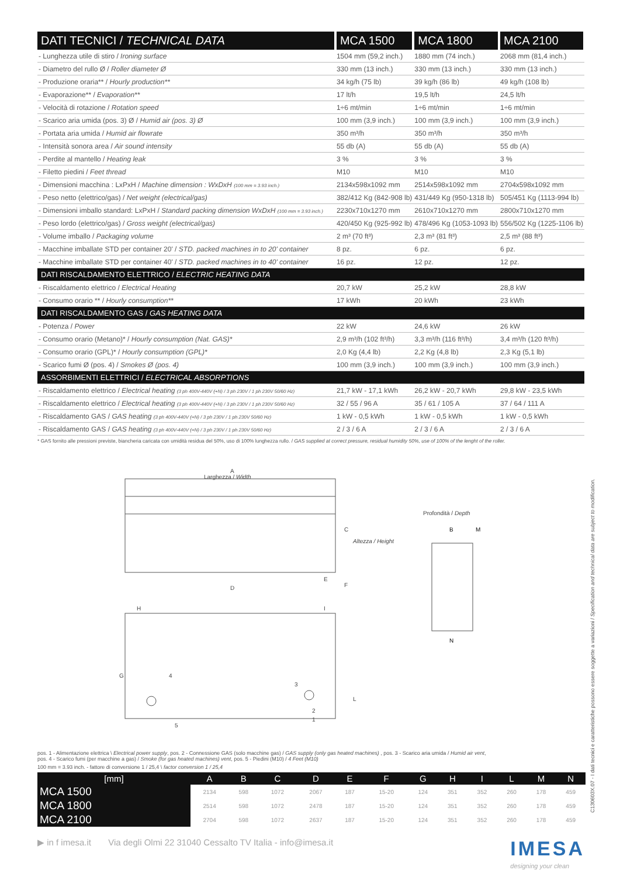| DATI TECNICI / TECHNICAL DATA | MCA 1500 | MCA 1800 | MCA 2100 |
| --- | --- | --- | --- |
| - Lunghezza utile di stiro / Ironing surface | 1504 mm (59,2 inch.) | 1880 mm (74 inch.) | 2068 mm (81,4 inch.) |
| - Diametro del rullo Ø / Roller diameter Ø | 330 mm (13 inch.) | 330 mm (13 inch.) | 330 mm (13 inch.) |
| - Produzione oraria** / Hourly production** | 34 kg/h (75 lb) | 39 kg/h (86 lb) | 49 kg/h (108 lb) |
| - Evaporazione** / Evaporation** | 17 lt/h | 19,5 lt/h | 24,5 lt/h |
| - Velocità di rotazione / Rotation speed | 1÷6 mt/min | 1÷6 mt/min | 1÷6 mt/min |
| - Scarico aria umida (pos. 3) Ø / Humid air (pos. 3) Ø | 100 mm (3,9 inch.) | 100 mm (3,9 inch.) | 100 mm (3,9 inch.) |
| - Portata aria umida / Humid air flowrate | 350 m³/h | 350 m³/h | 350 m³/h |
| - Intensità sonora area / Air sound intensity | 55 db (A) | 55 db (A) | 55 db (A) |
| - Perdite al mantello / Heating leak | 3 % | 3 % | 3 % |
| - Filetto piedini / Feet thread | M10 | M10 | M10 |
| - Dimensioni macchina : LxPxH / Machine dimension : WxDxH (100 mm = 3.93 inch.) | 2134x598x1092 mm | 2514x598x1092 mm | 2704x598x1092 mm |
| - Peso netto (elettrico/gas) / Net weight (electrical/gas) | 382/412 Kg (842-908 lb) | 431/449 Kg (950-1318 lb) | 505/451 Kg (1113-994 lb) |
| - Dimensioni imballo standard: LxPxH / Standard packing dimension WxDxH (100 mm = 3.93 inch.) | 2230x710x1270 mm | 2610x710x1270 mm | 2800x710x1270 mm |
| - Peso lordo (elettrico/gas) / Gross weight (electrical/gas) | 420/450 Kg (925-992 lb) | 478/496 Kg (1053-1093 lb) | 556/502 Kg (1225-1106 lb) |
| - Volume imballo / Packaging volume | 2 m³ (70 ft³) | 2,3 m³ (81 ft³) | 2,5 m³ (88 ft³) |
| - Macchine imballate STD per container 20' / STD. packed machines in to 20' container | 8 pz. | 6 pz. | 6 pz. |
| - Macchine imballate STD per container 40' / STD. packed machines in to 40' container | 16 pz. | 12 pz. | 12 pz. |
| DATI RISCALDAMENTO ELETTRICO / ELECTRIC HEATING DATA | | | |
| - Riscaldamento elettrico / Electrical Heating | 20,7 kW | 25,2 kW | 28,8 kW |
| - Consumo orario ** / Hourly consumption** | 17 kWh | 20 kWh | 23 kWh |
| DATI RISCALDAMENTO GAS / GAS HEATING DATA | | | |
| - Potenza / Power | 22 kW | 24,6 kW | 26 kW |
| - Consumo orario (Metano)* / Hourly consumption (Nat. GAS)* | 2,9 m³/h (102 ft³/h) | 3,3 m³/h (116 ft³/h) | 3,4 m³/h (120 ft³/h) |
| - Consumo orario (GPL)* / Hourly consumption (GPL)* | 2,0 Kg (4,4 lb) | 2,2 Kg (4,8 lb) | 2,3 Kg (5,1 lb) |
| - Scarico fumi Ø (pos. 4) / Smokes Ø (pos. 4) | 100 mm (3,9 inch.) | 100 mm (3,9 inch.) | 100 mm (3,9 inch.) |
| ASSORBIMENTI ELETTRICI / ELECTRICAL ABSORPTIONS | | | |
| - Riscaldamento elettrico / Electrical heating (3 ph 400V-440V (+N) / 3 ph 230V / 1 ph 230V 50/60 Hz) | 21,7 kW - 17,1 kWh | 26,2 kW - 20,7 kWh | 29,8 kW - 23,5 kWh |
| - Riscaldamento elettrico / Electrical heating (3 ph 400V-440V (+N) / 3 ph 230V / 1 ph 230V 50/60 Hz) | 32 / 55 / 96 A | 35 / 61 / 105 A | 37 / 64 / 111 A |
| - Riscaldamento GAS / GAS heating (3 ph 400V-440V (+N) / 3 ph 230V / 1 ph 230V 50/60 Hz) | 1 kW - 0,5 kWh | 1 kW - 0,5 kWh | 1 kW - 0,5 kWh |
| - Riscaldamento GAS / GAS heating (3 ph 400V-440V (+N) / 3 ph 230V / 1 ph 230V 50/60 Hz) | 2 / 3 / 6 A | 2 / 3 / 6 A | 2 / 3 / 6 A |
* GAS fornito alle pressioni previste, biancheria caricata con umidità residua del 50%, uso di 100% lunghezza rullo. / GAS supplied at correct pressure, residual humidity 50%, use of 100% of the lenght of the roller.
A
Larghezza / Width
C
Altezza / Height
E
F
D
H
I
G
4
3
L
2
1
5
Profondità / Depth
B
M
N
pos. 1 - Alimentazione elettrica \ Electrical power supply, pos. 2 - Connessione GAS (solo macchine gas) / GAS supply (only gas heated machines) , pos. 3 - Scarico aria umida / Humid air vent,
pos. 4 - Scarico fumi (per macchine a gas) / Smoke (for gas heated machines) vent, pos. 5 - Piedini (M10) / 4 Feet (M10)
100 mm = 3.93 inch. - fattore di conversione 1 / 25,4 \ factor conversion 1 / 25,4
| [mm] | A | B | C | D | E | F | G | H | I | L | M | N |
| --- | --- | --- | --- | --- | --- | --- | --- | --- | --- | --- | --- | --- |
| MCA 1500 | 2134 | 598 | 1072 | 2067 | 187 | 15-20 | 124 | 351 | 352 | 260 | 178 | 459 |
| MCA 1800 | 2514 | 598 | 1072 | 2478 | 187 | 15-20 | 124 | 351 | 352 | 260 | 178 | 459 |
| MCA 2100 | 2704 | 598 | 1072 | 2637 | 187 | 15-20 | 124 | 351 | 352 | 260 | 178 | 459 |
▶ in f imesa.it Via degli Olmi 22 31040 Cessalto TV Italia - info@imesa.it IMESA
designing your clean
C130603X.07 - I dati tecnici e caratteristiche possono essere soggette a variazioni / Specification and technical data are subject to modification.